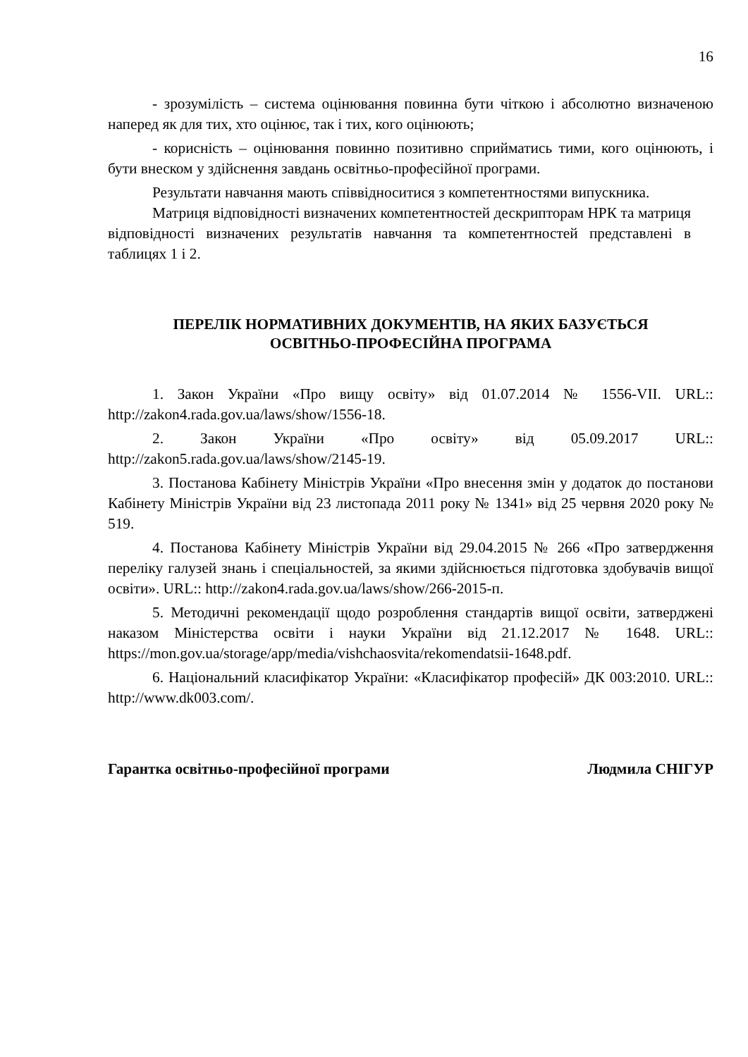16
- зрозумілість – система оцінювання повинна бути чіткою і абсолютно визначеною наперед як для тих, хто оцінює, так і тих, кого оцінюють;
- корисність – оцінювання повинно позитивно сприйматись тими, кого оцінюють, і бути внеском у здійснення завдань освітньо-професійної програми.
Результати навчання мають співвідноситися з компетентностями випускника.
Матриця відповідності визначених компетентностей дескрипторам НРК та матриця відповідності визначених результатів навчання та компетентностей представлені в таблицях 1 і 2.
ПЕРЕЛІК НОРМАТИВНИХ ДОКУМЕНТІВ, НА ЯКИХ БАЗУЄТЬСЯ
ОСВІТНЬО-ПРОФЕСІЙНА ПРОГРАМА
1. Закон України «Про вищу освіту» від 01.07.2014 № 1556-VII. URL:: http://zakon4.rada.gov.ua/laws/show/1556-18.
2. Закон України «Про освіту» від 05.09.2017 URL:: http://zakon5.rada.gov.ua/laws/show/2145-19.
3. Постанова Кабінету Міністрів України «Про внесення змін у додаток до постанови Кабінету Міністрів України від 23 листопада 2011 року № 1341» від 25 червня 2020 року № 519.
4. Постанова Кабінету Міністрів України від 29.04.2015 № 266 «Про затвердження переліку галузей знань і спеціальностей, за якими здійснюється підготовка здобувачів вищої освіти». URL:: http://zakon4.rada.gov.ua/laws/show/266-2015-п.
5. Методичні рекомендації щодо розроблення стандартів вищої освіти, затверджені наказом Міністерства освіти і науки України від 21.12.2017 № 1648. URL:: https://mon.gov.ua/storage/app/media/vishchaosvita/rekomendatsii-1648.pdf.
6. Національний класифікатор України: «Класифікатор професій» ДК 003:2010. URL:: http://www.dk003.com/.
Гарантка освітньо-професійної програми Людмила СНІГУР